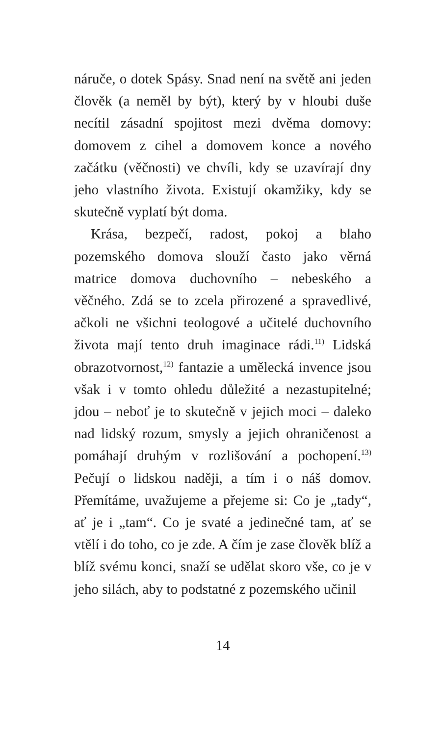náruče, o dotek Spásy. Snad není na světě ani jeden člověk (a neměl by být), který by v hloubi duše necítil zásadní spojitost mezi dvěma domovy: domovem z cihel a domovem konce a nového začátku (věčnosti) ve chvíli, kdy se uzavírají dny jeho vlastního života. Existují okamžiky, kdy se skutečně vyplatí být doma.
Krása, bezpečí, radost, pokoj a blaho pozemského domova slouží často jako věrná matrice domova duchovního – nebeského a věčného. Zdá se to zcela přirozené a spravedlivé, ačkoli ne všichni teologové a učitelé duchovního života mají tento druh imaginace rádi.<sup>11)</sup> Lidská obrazotvornost,<sup>12)</sup> fantazie a umělecká invence jsou však i v tomto ohledu důležité a nezastupitelné; jdou – neboť je to skutečně v jejich moci – daleko nad lidský rozum, smysly a jejich ohraničenost a pomáhají druhým v rozlišování a pochopení.<sup>13)</sup> Pečují o lidskou naději, a tím i o náš domov. Přemítáme, uvažujeme a přejeme si: Co je „tady“, ať je i „tam“. Co je svaté a jedinečné tam, ať se vtělí i do toho, co je zde. A čím je zase člověk blíž a blíž svému konci, snaží se udělat skoro vše, co je v jeho silách, aby to podstatné z pozemského učinil
14